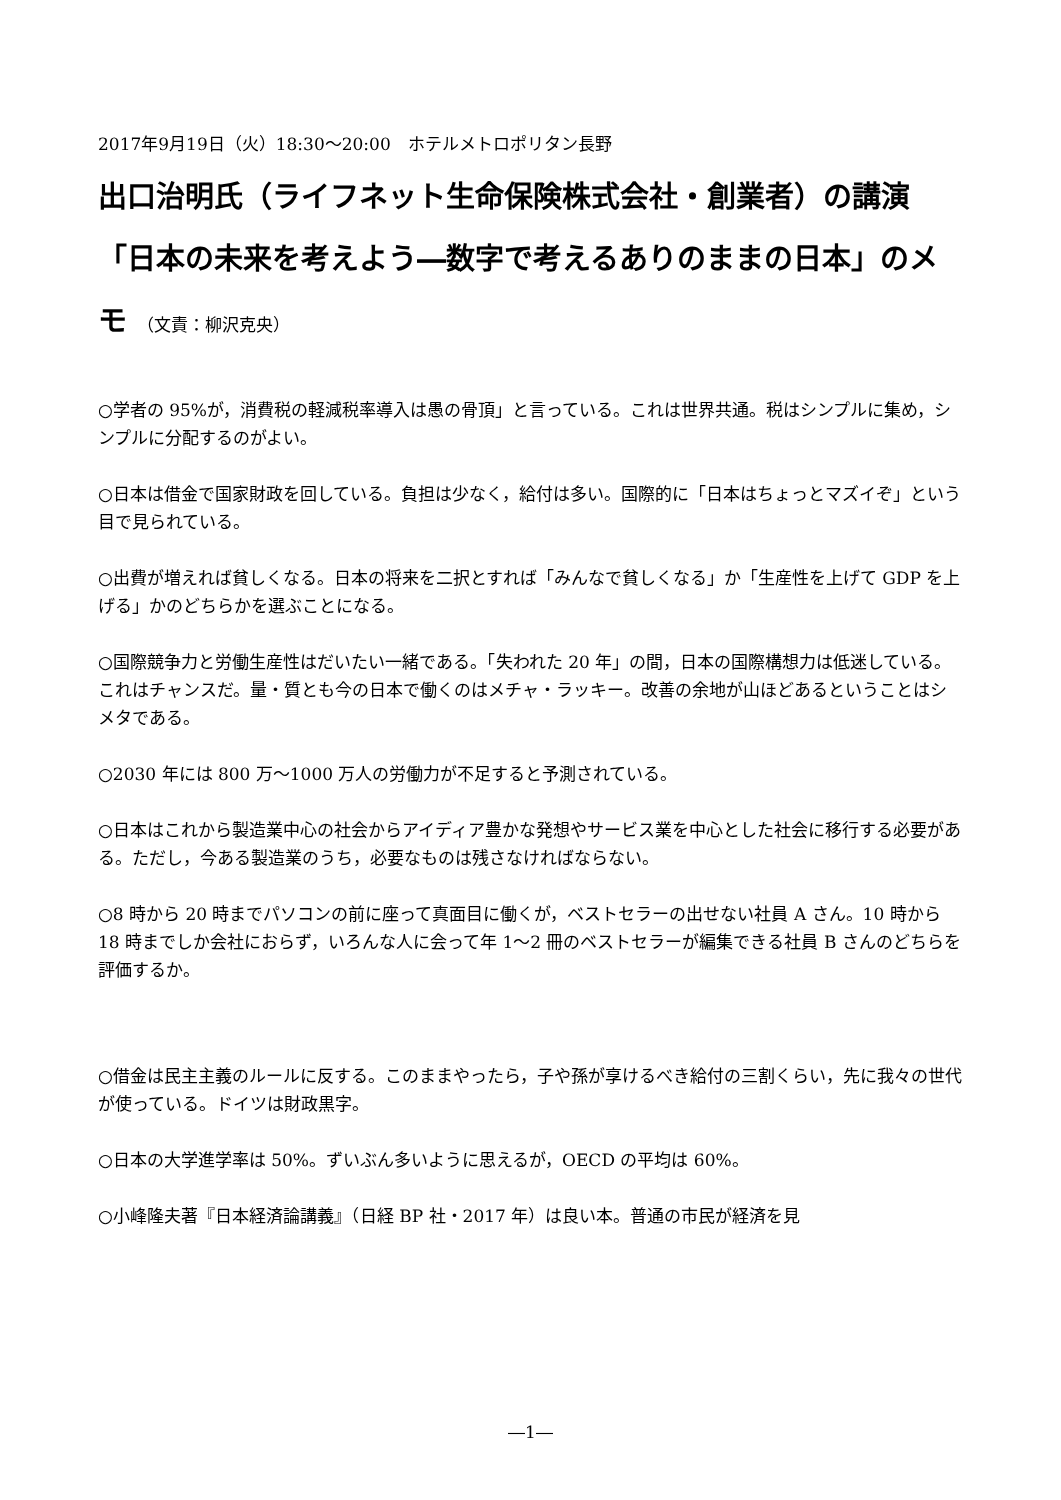2017年9月19日（火）18:30～20:00　ホテルメトロポリタン長野
出口治明氏（ライフネット生命保険株式会社・創業者）の講演「日本の未来を考えよう―数字で考えるありのままの日本」のメモ （文責：柳沢克央）
○学者の 95%が，消費税の軽減税率導入は愚の骨頂」と言っている。これは世界共通。税はシンプルに集め，シンプルに分配するのがよい。
○日本は借金で国家財政を回している。負担は少なく，給付は多い。国際的に「日本はちょっとマズイぞ」という目で見られている。
○出費が増えれば貧しくなる。日本の将来を二択とすれば「みんなで貧しくなる」か「生産性を上げて GDP を上げる」かのどちらかを選ぶことになる。
○国際競争力と労働生産性はだいたい一緒である。「失われた 20 年」の間，日本の国際構想力は低迷している。これはチャンスだ。量・質とも今の日本で働くのはメチャ・ラッキー。改善の余地が山ほどあるということはシメタである。
○2030 年には 800 万～1000 万人の労働力が不足すると予測されている。
○日本はこれから製造業中心の社会からアイディア豊かな発想やサービス業を中心とした社会に移行する必要がある。ただし，今ある製造業のうち，必要なものは残さなければならない。
○8 時から 20 時までパソコンの前に座って真面目に働くが，ベストセラーの出せない社員 A さん。10 時から 18 時までしか会社におらず，いろんな人に会って年 1～2 冊のベストセラーが編集できる社員 B さんのどちらを評価するか。
○借金は民主主義のルールに反する。このままやったら，子や孫が享けるべき給付の三割くらい，先に我々の世代が使っている。ドイツは財政黒字。
○日本の大学進学率は 50%。ずいぶん多いように思えるが，OECD の平均は 60%。
○小峰隆夫著『日本経済論講義』（日経 BP 社・2017 年）は良い本。普通の市民が経済を見
―1―